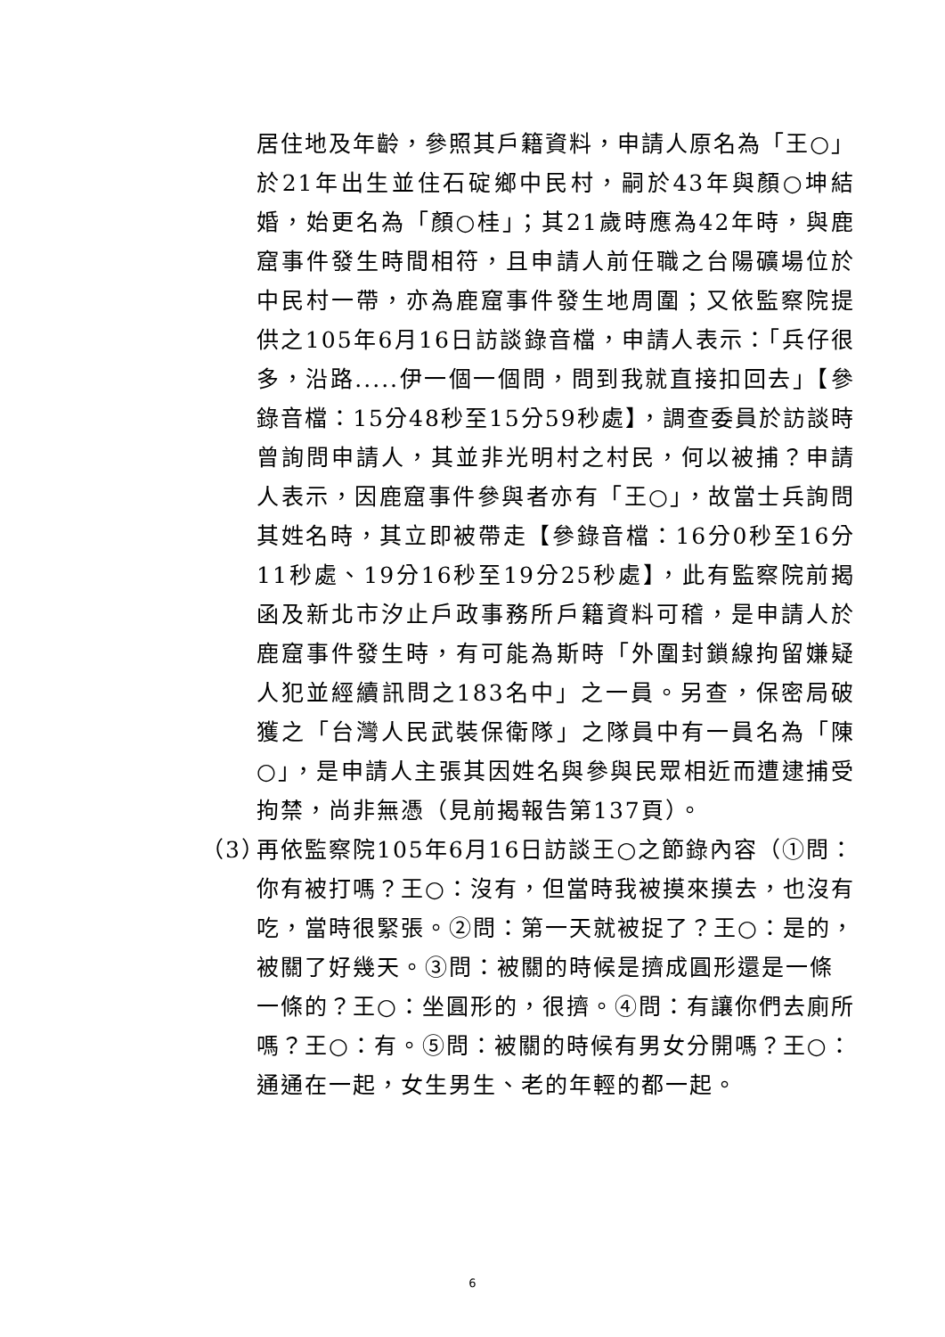居住地及年齡，參照其戶籍資料，申請人原名為「王○」於21年出生並住石碇鄉中民村，嗣於43年與顏○坤結婚，始更名為「顏○桂」；其21歲時應為42年時，與鹿窟事件發生時間相符，且申請人前任職之台陽礦場位於中民村一帶，亦為鹿窟事件發生地周圍；又依監察院提供之105年6月16日訪談錄音檔，申請人表示：「兵仔很多，沿路.....伊一個一個問，問到我就直接扣回去」【參錄音檔：15分48秒至15分59秒處】，調查委員於訪談時曾詢問申請人，其並非光明村之村民，何以被捕？申請人表示，因鹿窟事件參與者亦有「王○」，故當士兵詢問其姓名時，其立即被帶走【參錄音檔：16分0秒至16分11秒處、19分16秒至19分25秒處】，此有監察院前揭函及新北市汐止戶政事務所戶籍資料可稽，是申請人於鹿窟事件發生時，有可能為斯時「外圍封鎖線拘留嫌疑人犯並經續訊問之183名中」之一員。另查，保密局破獲之「台灣人民武裝保衛隊」之隊員中有一員名為「陳○」，是申請人主張其因姓名與參與民眾相近而遭逮捕受拘禁，尚非無憑（見前揭報告第137頁）。
（3） 再依監察院105年6月16日訪談王○之節錄內容（①問：你有被打嗎？王○：沒有，但當時我被摸來摸去，也沒有吃，當時很緊張。②問：第一天就被捉了？王○：是的，被關了好幾天。③問：被關的時候是擠成圓形還是一條一條的？王○：坐圓形的，很擠。④問：有讓你們去廁所嗎？王○：有。⑤問：被關的時候有男女分開嗎？王○：通通在一起，女生男生、老的年輕的都一起。
6